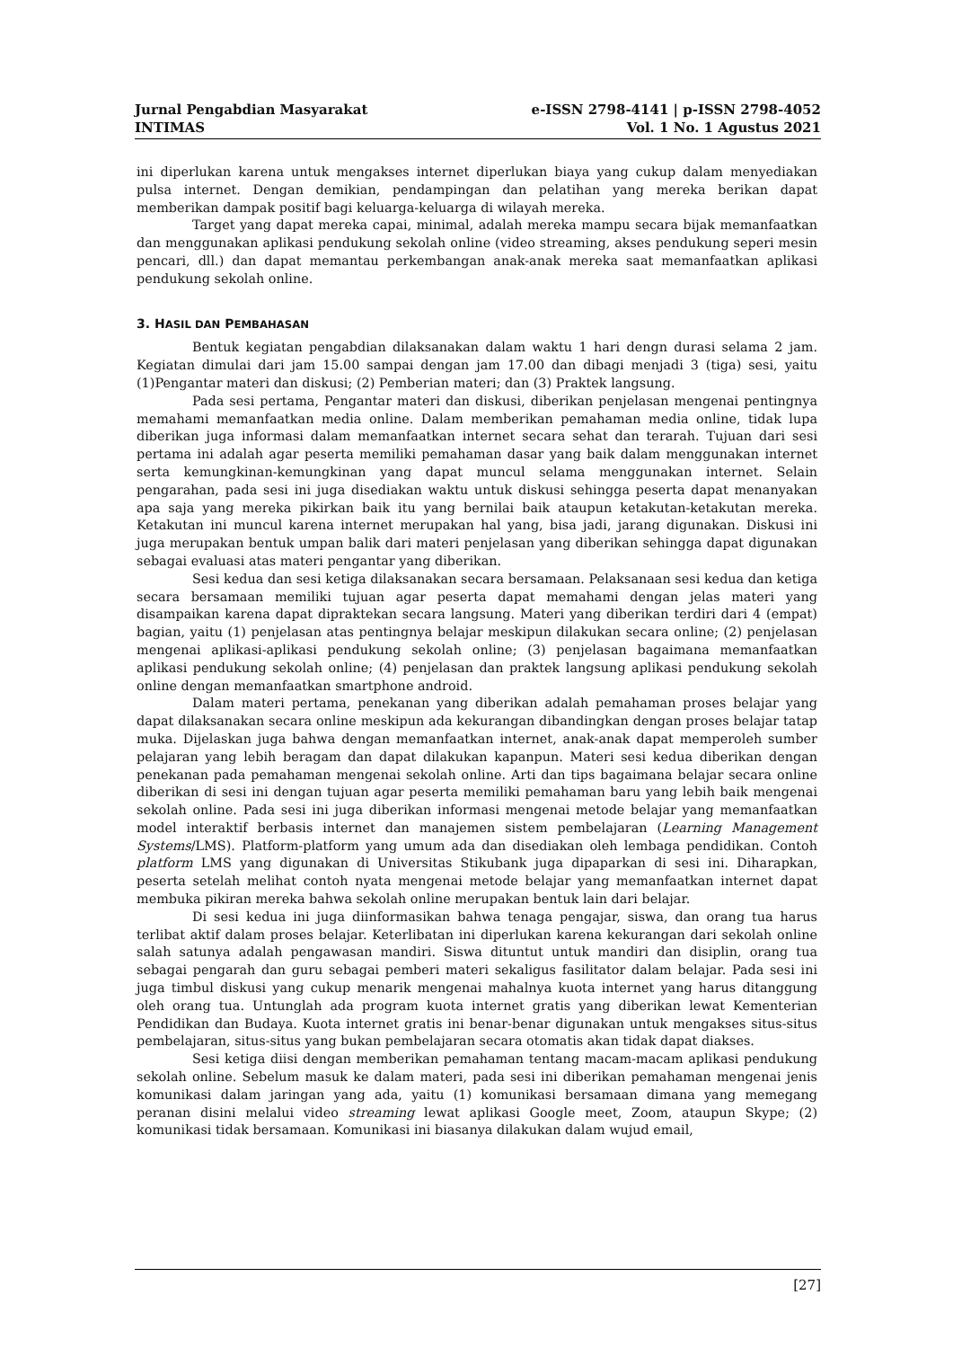Jurnal Pengabdian Masyarakat
INTIMAS
e-ISSN 2798-4141 | p-ISSN 2798-4052
Vol. 1 No. 1 Agustus 2021
ini diperlukan karena untuk mengakses internet diperlukan biaya yang cukup dalam menyediakan pulsa internet. Dengan demikian, pendampingan dan pelatihan yang mereka berikan dapat memberikan dampak positif bagi keluarga-keluarga di wilayah mereka.
Target yang dapat mereka capai, minimal, adalah mereka mampu secara bijak memanfaatkan dan menggunakan aplikasi pendukung sekolah online (video streaming, akses pendukung seperi mesin pencari, dll.) dan dapat memantau perkembangan anak-anak mereka saat memanfaatkan aplikasi pendukung sekolah online.
3. HASIL DAN PEMBAHASAN
Bentuk kegiatan pengabdian dilaksanakan dalam waktu 1 hari dengn durasi selama 2 jam. Kegiatan dimulai dari jam 15.00 sampai dengan jam 17.00 dan dibagi menjadi 3 (tiga) sesi, yaitu (1)Pengantar materi dan diskusi; (2) Pemberian materi; dan (3) Praktek langsung.
Pada sesi pertama, Pengantar materi dan diskusi, diberikan penjelasan mengenai pentingnya memahami memanfaatkan media online. Dalam memberikan pemahaman media online, tidak lupa diberikan juga informasi dalam memanfaatkan internet secara sehat dan terarah. Tujuan dari sesi pertama ini adalah agar peserta memiliki pemahaman dasar yang baik dalam menggunakan internet serta kemungkinan-kemungkinan yang dapat muncul selama menggunakan internet. Selain pengarahan, pada sesi ini juga disediakan waktu untuk diskusi sehingga peserta dapat menanyakan apa saja yang mereka pikirkan baik itu yang bernilai baik ataupun ketakutan-ketakutan mereka. Ketakutan ini muncul karena internet merupakan hal yang, bisa jadi, jarang digunakan. Diskusi ini juga merupakan bentuk umpan balik dari materi penjelasan yang diberikan sehingga dapat digunakan sebagai evaluasi atas materi pengantar yang diberikan.
Sesi kedua dan sesi ketiga dilaksanakan secara bersamaan. Pelaksanaan sesi kedua dan ketiga secara bersamaan memiliki tujuan agar peserta dapat memahami dengan jelas materi yang disampaikan karena dapat dipraktekan secara langsung. Materi yang diberikan terdiri dari 4 (empat) bagian, yaitu (1) penjelasan atas pentingnya belajar meskipun dilakukan secara online; (2) penjelasan mengenai aplikasi-aplikasi pendukung sekolah online; (3) penjelasan bagaimana memanfaatkan aplikasi pendukung sekolah online; (4) penjelasan dan praktek langsung aplikasi pendukung sekolah online dengan memanfaatkan smartphone android.
Dalam materi pertama, penekanan yang diberikan adalah pemahaman proses belajar yang dapat dilaksanakan secara online meskipun ada kekurangan dibandingkan dengan proses belajar tatap muka. Dijelaskan juga bahwa dengan memanfaatkan internet, anak-anak dapat memperoleh sumber pelajaran yang lebih beragam dan dapat dilakukan kapanpun. Materi sesi kedua diberikan dengan penekanan pada pemahaman mengenai sekolah online. Arti dan tips bagaimana belajar secara online diberikan di sesi ini dengan tujuan agar peserta memiliki pemahaman baru yang lebih baik mengenai sekolah online. Pada sesi ini juga diberikan informasi mengenai metode belajar yang memanfaatkan model interaktif berbasis internet dan manajemen sistem pembelajaran (Learning Management Systems/LMS). Platform-platform yang umum ada dan disediakan oleh lembaga pendidikan. Contoh platform LMS yang digunakan di Universitas Stikubank juga dipaparkan di sesi ini. Diharapkan, peserta setelah melihat contoh nyata mengenai metode belajar yang memanfaatkan internet dapat membuka pikiran mereka bahwa sekolah online merupakan bentuk lain dari belajar.
Di sesi kedua ini juga diinformasikan bahwa tenaga pengajar, siswa, dan orang tua harus terlibat aktif dalam proses belajar. Keterlibatan ini diperlukan karena kekurangan dari sekolah online salah satunya adalah pengawasan mandiri. Siswa dituntut untuk mandiri dan disiplin, orang tua sebagai pengarah dan guru sebagai pemberi materi sekaligus fasilitator dalam belajar. Pada sesi ini juga timbul diskusi yang cukup menarik mengenai mahalnya kuota internet yang harus ditanggung oleh orang tua. Untunglah ada program kuota internet gratis yang diberikan lewat Kementerian Pendidikan dan Budaya. Kuota internet gratis ini benar-benar digunakan untuk mengakses situs-situs pembelajaran, situs-situs yang bukan pembelajaran secara otomatis akan tidak dapat diakses.
Sesi ketiga diisi dengan memberikan pemahaman tentang macam-macam aplikasi pendukung sekolah online. Sebelum masuk ke dalam materi, pada sesi ini diberikan pemahaman mengenai jenis komunikasi dalam jaringan yang ada, yaitu (1) komunikasi bersamaan dimana yang memegang peranan disini melalui video streaming lewat aplikasi Google meet, Zoom, ataupun Skype; (2) komunikasi tidak bersamaan. Komunikasi ini biasanya dilakukan dalam wujud email,
[27]